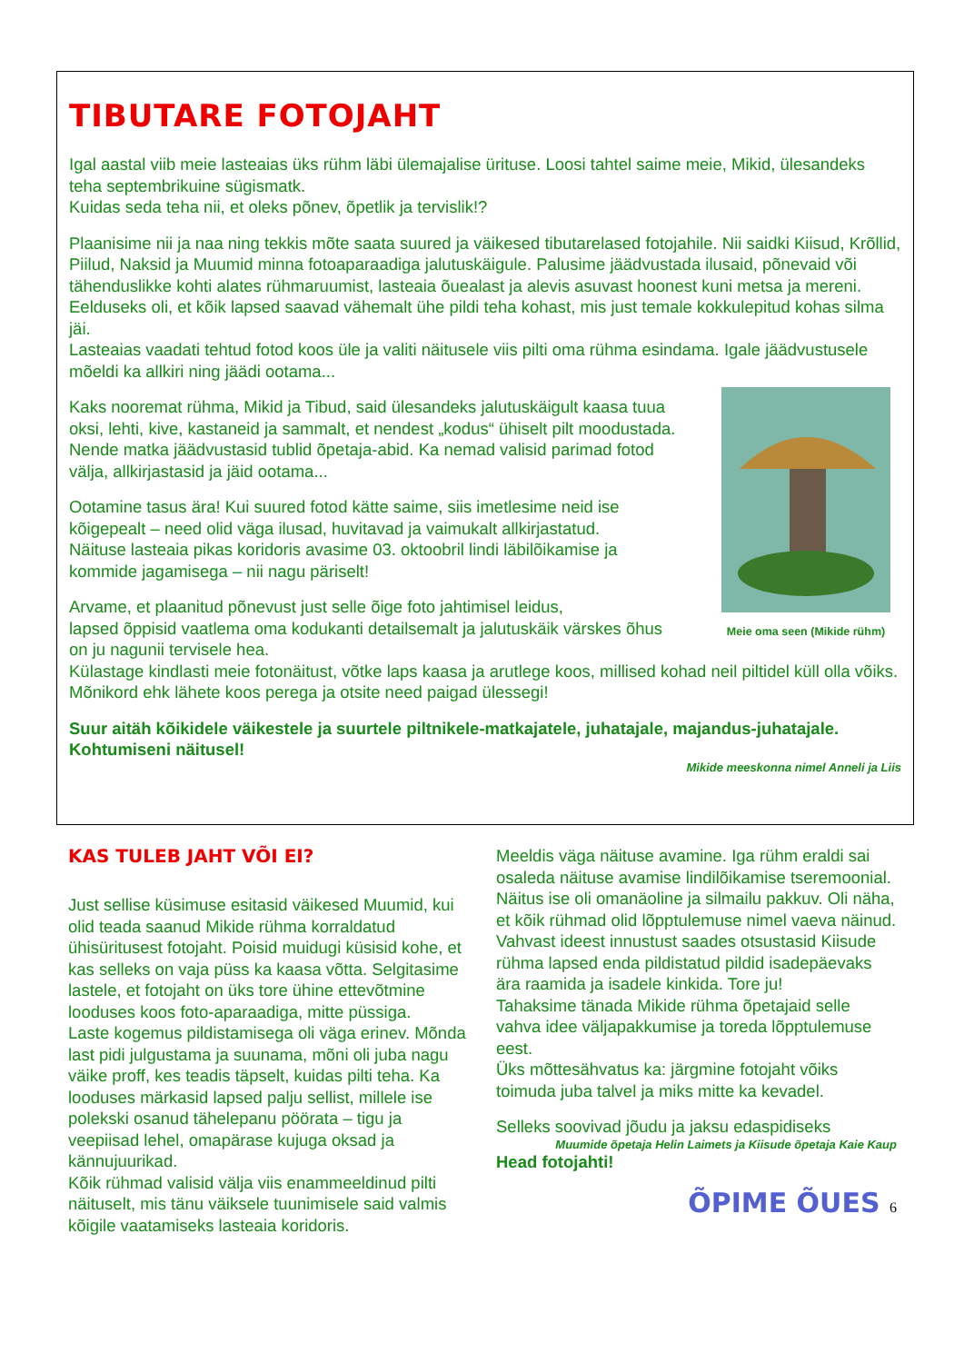TIBUTARE FOTOJAHT
Igal aastal viib meie lasteaias üks rühm läbi ülemajalise ürituse. Loosi tahtel saime meie, Mikid, ülesandeks teha septembrikuine sügismatk.
Kuidas seda teha nii, et oleks põnev, õpetlik ja tervislik!?
Plaanisime nii ja naa ning tekkis mõte saata suured ja väikesed tibutarelased fotojahile. Nii saidki Kiisud, Krõllid, Piilud, Naksid ja Muumid minna fotoaparaadiga jalutuskäigule. Palusime jäädvustada ilusaid, põnevaid või tähenduslikke kohti alates rühmaruumist, lasteaia õuealast ja alevis asuvast hoonest kuni metsa ja mereni. Eelduseks oli, et kõik lapsed saavad vähemalt ühe pildi teha kohast, mis just temale kokkulepitud kohas silma jäi.
Lasteaias vaadati tehtud fotod koos üle ja valiti näitusele viis pilti oma rühma esindama. Igale jäädvustusele mõeldi ka allkiri ning jäädi ootama...
Meie oma seen (Mikide rühm)
Kaks nooremat rühma, Mikid ja Tibud, said ülesandeks jalutuskäigult kaasa tuua oksi, lehti, kive, kastaneid ja sammalt, et nendest „kodus“ ühiselt pilt moodustada. Nende matka jäädvustasid tublid õpetaja-abid. Ka nemad valisid parimad fotod välja, allkirjastasid ja jäid ootama...
Ootamine tasus ära! Kui suured fotod kätte saime, siis imetlesime neid ise kõigepealt – need olid väga ilusad, huvitavad ja vaimukalt allkirjastatud.
Näituse lasteaia pikas koridoris avasime 03. oktoobril lindi läbilõikamise ja kommide jagamisega – nii nagu päriselt!
Arvame, et plaanitud põnevust just selle õige foto jahtimisel leidus,
lapsed õppisid vaatlema oma kodukanti detailsemalt ja jalutuskäik värskes õhus on ju nagunii tervisele hea.
Külastage kindlasti meie fotonäitust, võtke laps kaasa ja arutlege koos, millised kohad neil piltidel küll olla võiks. Mõnikord ehk lähete koos perega ja otsite need paigad ülessegi!
Suur aitäh kõikidele väikestele ja suurtele piltnikele-matkajatele, juhatajale, majandus-juhatajale.
Kohtumiseni näitusel!
Mikide meeskonna nimel Anneli ja Liis
KAS TULEB JAHT VÕI EI?
Just sellise küsimuse esitasid väikesed Muumid, kui olid teada saanud Mikide rühma korraldatud ühisüritusest fotojaht. Poisid muidugi küsisid kohe, et kas selleks on vaja püss ka kaasa võtta. Selgitasime lastele, et fotojaht on üks tore ühine ettevõtmine looduses koos foto-aparaadiga, mitte püssiga.
Laste kogemus pildistamisega oli väga erinev. Mõnda last pidi julgustama ja suunama, mõni oli juba nagu väike proff, kes teadis täpselt, kuidas pilti teha. Ka looduses märkasid lapsed palju sellist, millele ise polekski osanud tähelepanu pöörata – tigu ja veepiisad lehel, omapärase kujuga oksad ja kännujuurikad.
Kõik rühmad valisid välja viis enammeeldinud pilti näituselt, mis tänu väiksele tuunimisele said valmis kõigile vaatamiseks lasteaia koridoris.
Meeldis väga näituse avamine. Iga rühm eraldi sai osaleda näituse avamise lindilõikamise tseremoonial.
Näitus ise oli omanäoline ja silmailu pakkuv. Oli näha, et kõik rühmad olid lõpptulemuse nimel vaeva näinud.
Vahvast ideest innustust saades otsustasid Kiisude rühma lapsed enda pildistatud pildid isadepäevaks ära raamida ja isadele kinkida. Tore ju!
Tahaksime tänada Mikide rühma õpetajaid selle vahva idee väljapakkumise ja toreda lõpptulemuse eest.
Üks mõttesähvatus ka: järgmine fotojaht võiks toimuda juba talvel ja miks mitte ka kevadel.
Selleks soovivad jõudu ja jaksu edaspidiseks
Muumide õpetaja Helin Laimets ja Kiisude õpetaja Kaie Kaup
Head fotojahti!
ÕPIME ÕUES 6